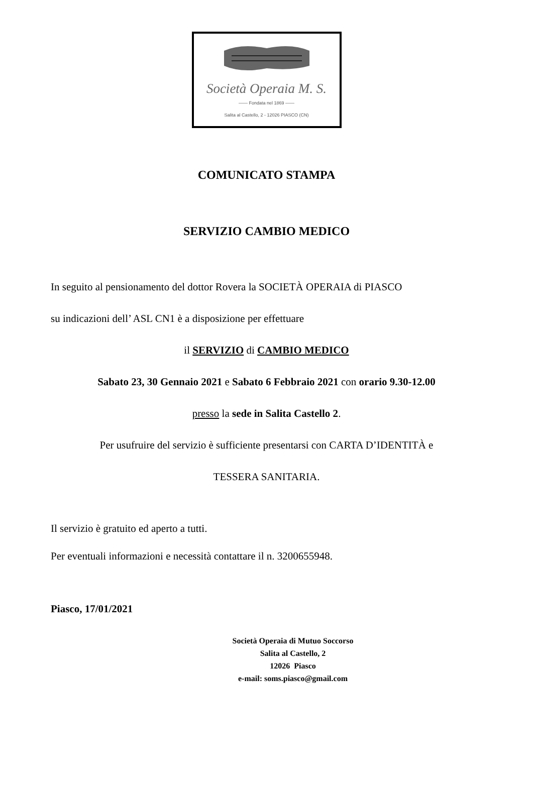Società Operaia M. S.
—— Fondata nel 1869 ——
Salita al Castello, 2 - 12026 PIASCO (CN)
COMUNICATO STAMPA
SERVIZIO CAMBIO MEDICO
In seguito al pensionamento del dottor Rovera la SOCIETÀ OPERAIA di PIASCO
su indicazioni dell’ ASL CN1 è a disposizione per effettuare
il SERVIZIO di CAMBIO MEDICO
Sabato 23, 30 Gennaio 2021 e Sabato 6 Febbraio 2021 con orario 9.30-12.00
presso la sede in Salita Castello 2.
Per usufruire del servizio è sufficiente presentarsi con CARTA D’IDENTITÀ e
TESSERA SANITARIA.
Il servizio è gratuito ed aperto a tutti.
Per eventuali informazioni e necessità contattare il n. 3200655948.
Piasco, 17/01/2021
Società Operaia di Mutuo Soccorso
Salita al Castello, 2
12026 Piasco
e-mail: soms.piasco@gmail.com